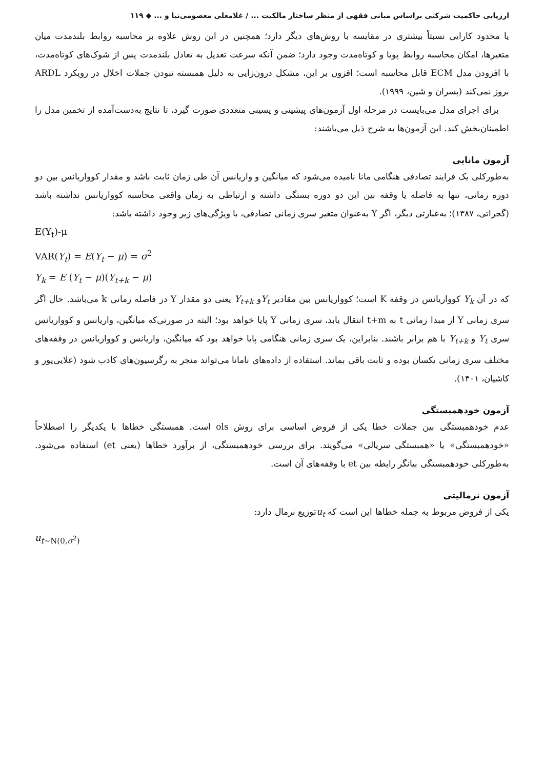ارزیابی حاکمیت شرکتی براساس مبانی فقهی از منظر ساختار مالکیت ... / غلامعلی معصومی‌نیا و ... ◆ ۱۱۹
یا محدود کارایی نسبتاً بیشتری در مقایسه با روش‌های دیگر دارد؛ همچنین در این روش علاوه بر محاسبه روابط بلندمدت میان متغیرها، امکان محاسبه روابط پویا و کوتاه‌مدت وجود دارد؛ ضمن آنکه سرعت تعدیل به تعادل بلندمدت پس از شوک‌های کوتاه‌مدت، با افزودن مدل ECM قابل محاسبه است؛ افزون بر این، مشکل درون‌زایی به دلیل همبسته نبودن جملات اخلال در رویکرد ARDL بروز نمی‌کند (پسران و شین، ۱۹۹۹).
برای اجرای مدل می‌بایست در مرحله اول آزمون‌های پیشینی و پسینی متعددی صورت گیرد، تا نتایج به‌دست‌آمده از تخمین مدل را اطمینان‌بخش کند. این آزمون‌ها به شرح ذیل می‌باشند:
آزمون مانایی
به‌طورکلی یک فرایند تصادفی هنگامی مانا نامیده می‌شود که میانگین و واریانس آن طی زمان ثابت باشد و مقدار کوواریانس بین دو دوره زمانی، تنها به فاصله یا وقفه بین این دو دوره بستگی داشته و ارتباطی به زمان واقعی محاسبه کوواریانس نداشته باشد (گجراتی، ۱۳۸۷)؛ به‌عبارتی دیگر، اگر Y به‌عنوان متغیر سری زمانی تصادفی، با ویژگی‌های زیر وجود داشته باشد:
E(Y<sub>t</sub>)-μ
VAR(Y<sub>t</sub>) = E(Y<sub>t</sub> − μ) = σ<sup>2</sup>
Y<sub>k</sub> = E (Y<sub>t</sub> − μ)(Y<sub>t+k</sub> − μ)
که در آن Y<sub>k</sub> کوواریانس در وقفه K است؛ کوواریانس بین مقادیر Y<sub>t</sub>و Y<sub>t+k</sub> یعنی دو مقدار Y در فاصله زمانی k می‌باشد. حال اگر سری زمانی Y از مبدا زمانی t به t+m انتقال یابد، سری زمانی Y پایا خواهد بود؛ البته در صورتی‌که میانگین، واریانس و کوواریانس سری Y<sub>t</sub> و Y<sub>t+k</sub> با هم برابر باشند. بنابراین، یک سری زمانی هنگامی پایا خواهد بود که میانگین، واریانس و کوواریانس در وقفه‌های مختلف سری زمانی یکسان بوده و ثابت باقی بماند. استفاده از داده‌های نامانا می‌تواند منجر به رگرسیون‌های کاذب شود (علایی‌پور و کاشیان، ۱۴۰۱).
آزمون خودهمبستگی
عدم خودهمبستگی بین جملات خطا یکی از فروض اساسی برای روش ols است. همبستگی خطاها با یکدیگر را اصطلاحاً «خودهمبستگی» یا «همبستگی سریالی» می‌گویند. برای بررسی خودهمبستگی، از برآورد خطاها (یعنی et) استفاده می‌شود. به‌طورکلی خودهمبستگی بیانگر رابطه بین et با وقفه‌های آن است.
آزمون نرمالیتی
یکی از فروض مربوط به جمله خطاها این است که u<sub>t</sub>توزیع نرمال دارد:
u<sub>t~N(0,σ<sup>2</sup>)</sub>